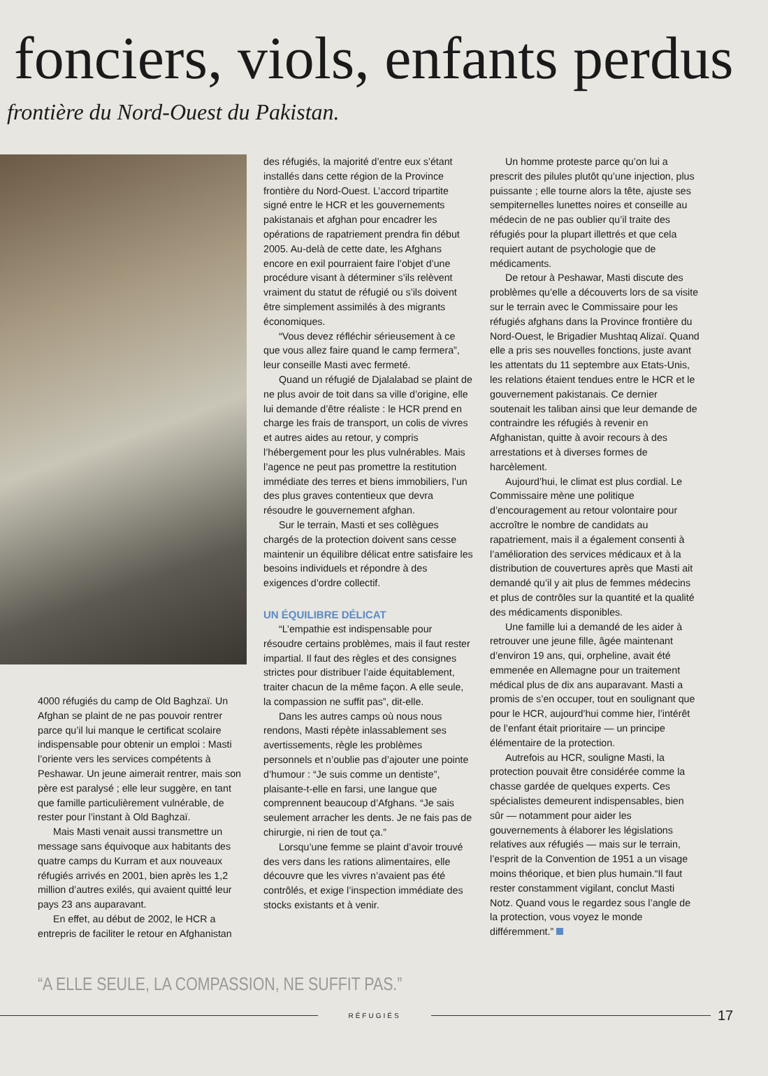fonciers, viols, enfants perdus
frontière du Nord-Ouest du Pakistan.
4000 réfugiés du camp de Old Baghzaï. Un Afghan se plaint de ne pas pouvoir rentrer parce qu’il lui manque le certificat scolaire indispensable pour obtenir un emploi : Masti l’oriente vers les services compétents à Peshawar. Un jeune aimerait rentrer, mais son père est paralysé ; elle leur suggère, en tant que famille particulièrement vulnérable, de rester pour l’instant à Old Baghzaï.
Mais Masti venait aussi transmettre un message sans équivoque aux habitants des quatre camps du Kurram et aux nouveaux réfugiés arrivés en 2001, bien après les 1,2 million d’autres exilés, qui avaient quitté leur pays 23 ans auparavant.
En effet, au début de 2002, le HCR a entrepris de faciliter le retour en Afghanistan
des réfugiés, la majorité d’entre eux s’étant installés dans cette région de la Province frontière du Nord-Ouest. L’accord tripartite signé entre le HCR et les gouvernements pakistanais et afghan pour encadrer les opérations de rapatriement prendra fin début 2005. Au-delà de cette date, les Afghans encore en exil pourraient faire l’objet d’une procédure visant à déterminer s’ils relèvent vraiment du statut de réfugié ou s’ils doivent être simplement assimilés à des migrants économiques.
“Vous devez réfléchir sérieusement à ce que vous allez faire quand le camp fermera”, leur conseille Masti avec fermeté.
Quand un réfugié de Djalalabad se plaint de ne plus avoir de toit dans sa ville d’origine, elle lui demande d’être réaliste : le HCR prend en charge les frais de transport, un colis de vivres et autres aides au retour, y compris l’hébergement pour les plus vulnérables. Mais l’agence ne peut pas promettre la restitution immédiate des terres et biens immobiliers, l’un des plus graves contentieux que devra résoudre le gouvernement afghan.
Sur le terrain, Masti et ses collègues chargés de la protection doivent sans cesse maintenir un équilibre délicat entre satisfaire les besoins individuels et répondre à des exigences d’ordre collectif.
UN ÉQUILIBRE DÉLICAT
“L’empathie est indispensable pour résoudre certains problèmes, mais il faut rester impartial. Il faut des règles et des consignes strictes pour distribuer l’aide équitablement, traiter chacun de la même façon. A elle seule, la compassion ne suffit pas”, dit-elle.
Dans les autres camps où nous nous rendons, Masti répète inlassablement ses avertissements, règle les problèmes personnels et n’oublie pas d’ajouter une pointe d’humour : “Je suis comme un dentiste”, plaisante-t-elle en farsi, une langue que comprennent beaucoup d’Afghans. “Je sais seulement arracher les dents. Je ne fais pas de chirurgie, ni rien de tout ça.”
Lorsqu’une femme se plaint d’avoir trouvé des vers dans les rations alimentaires, elle découvre que les vivres n’avaient pas été contrôlés, et exige l’inspection immédiate des stocks existants et à venir.
Un homme proteste parce qu’on lui a prescrit des pilules plutôt qu’une injection, plus puissante ; elle tourne alors la tête, ajuste ses sempiternelles lunettes noires et conseille au médecin de ne pas oublier qu’il traite des réfugiés pour la plupart illettrés et que cela requiert autant de psychologie que de médicaments.
De retour à Peshawar, Masti discute des problèmes qu’elle a découverts lors de sa visite sur le terrain avec le Commissaire pour les réfugiés afghans dans la Province frontière du Nord-Ouest, le Brigadier Mushtaq Alizaï. Quand elle a pris ses nouvelles fonctions, juste avant les attentats du 11 septembre aux Etats-Unis, les relations étaient tendues entre le HCR et le gouvernement pakistanais. Ce dernier soutenait les taliban ainsi que leur demande de contraindre les réfugiés à revenir en Afghanistan, quitte à avoir recours à des arrestations et à diverses formes de harcèlement.
Aujourd’hui, le climat est plus cordial. Le Commissaire mène une politique d’encouragement au retour volontaire pour accroître le nombre de candidats au rapatriement, mais il a également consenti à l’amélioration des services médicaux et à la distribution de couvertures après que Masti ait demandé qu’il y ait plus de femmes médecins et plus de contrôles sur la quantité et la qualité des médicaments disponibles.
Une famille lui a demandé de les aider à retrouver une jeune fille, âgée maintenant d’environ 19 ans, qui, orpheline, avait été emmenée en Allemagne pour un traitement médical plus de dix ans auparavant. Masti a promis de s’en occuper, tout en soulignant que pour le HCR, aujourd’hui comme hier, l’intérêt de l’enfant était prioritaire — un principe élémentaire de la protection.
Autrefois au HCR, souligne Masti, la protection pouvait être considérée comme la chasse gardée de quelques experts. Ces spécialistes demeurent indispensables, bien sûr — notamment pour aider les gouvernements à élaborer les législations relatives aux réfugiés — mais sur le terrain, l’esprit de la Convention de 1951 a un visage moins théorique, et bien plus humain.“Il faut rester constamment vigilant, conclut Masti Notz. Quand vous le regardez sous l’angle de la protection, vous voyez le monde différemment.”
“A ELLE SEULE, LA COMPASSION, NE SUFFIT PAS.”
RÉFUGIÉS
17